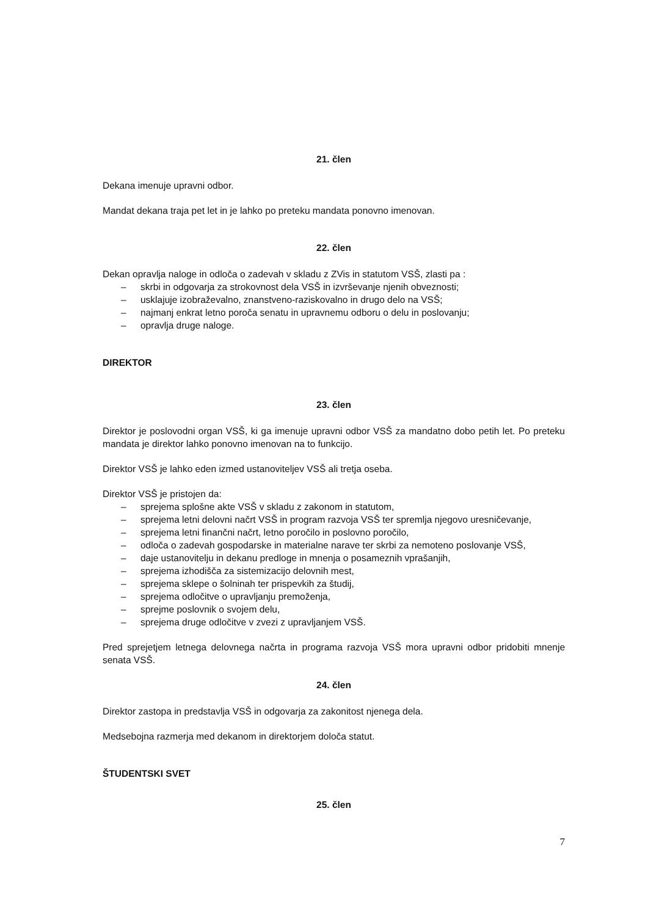21. člen
Dekana imenuje upravni odbor.
Mandat dekana traja pet let in je lahko po preteku mandata ponovno imenovan.
22. člen
Dekan opravlja naloge in odloča o zadevah v skladu z ZVis in statutom VSŠ, zlasti pa :
– skrbi in odgovarja za strokovnost dela VSŠ in izvrševanje njenih obveznosti;
– usklajuje izobraževalno, znanstveno-raziskovalno in drugo delo na VSŠ;
– najmanj enkrat letno poroča senatu in upravnemu odboru o delu in poslovanju;
– opravlja druge naloge.
DIREKTOR
23. člen
Direktor je poslovodni organ VSŠ, ki ga imenuje upravni odbor VSŠ za mandatno dobo petih let. Po preteku mandata je direktor lahko ponovno imenovan na to funkcijo.
Direktor VSŠ je lahko eden izmed ustanoviteljev VSŠ ali tretja oseba.
Direktor VSŠ je pristojen da:
– sprejema splošne akte VSŠ v skladu z zakonom in statutom,
– sprejema letni delovni načrt VSŠ in program razvoja VSŠ ter spremlja njegovo uresničevanje,
– sprejema letni finančni načrt, letno poročilo in poslovno poročilo,
– odloča o zadevah gospodarske in materialne narave ter skrbi za nemoteno poslovanje VSŠ,
– daje ustanovitelju in dekanu predloge in mnenja o posameznih vprašanjih,
– sprejema izhodišča za sistemizacijo delovnih mest,
– sprejema sklepe o šolninah ter prispevkih za študij,
– sprejema odločitve o upravljanju premoženja,
– sprejme poslovnik o svojem delu,
– sprejema druge odločitve v zvezi z upravljanjem VSŠ.
Pred sprejetjem letnega delovnega načrta in programa razvoja VSŠ mora upravni odbor pridobiti mnenje senata VSŠ.
24. člen
Direktor zastopa in predstavlja VSŠ in odgovarja za zakonitost njenega dela.
Medsebojna razmerja med dekanom in direktorjem določa statut.
ŠTUDENTSKI SVET
25. člen
7